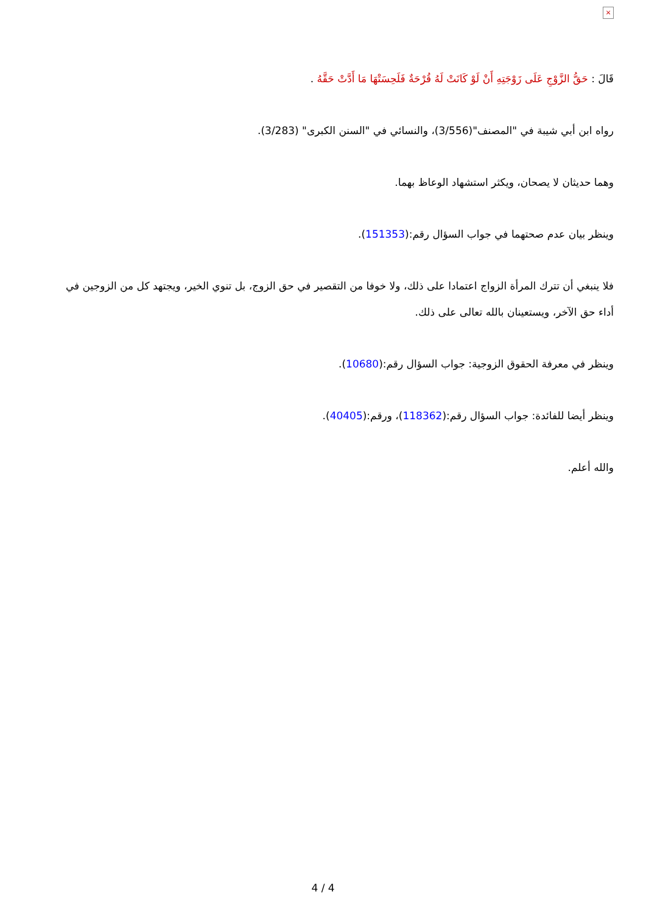×
قَالَ : حَقُّ الزَّوْجِ عَلَى زَوْجَتِهِ أَنْ لَوْ كَانَتْ لَهُ قُرْحَةٌ فَلَحِسَتْهَا مَا أَدَّتْ حَقَّهُ .
رواه ابن أبي شيبة في "المصنف"(3/556)، والنسائي في "السنن الكبرى" (3/283).
وهما حديثان لا يصحان، ويكثر استشهاد الوعاظ بهما.
وينظر بيان عدم صحتهما في جواب السؤال رقم:(151353).
فلا ينبغي أن تترك المرأة الزواج اعتمادا على ذلك، ولا خوفا من التقصير في حق الزوج، بل تنوي الخير، ويجتهد كل من الزوجين في أداء حق الآخر، ويستعينان بالله تعالى على ذلك.
وينظر في معرفة الحقوق الزوجية: جواب السؤال رقم:(10680).
وينظر أيضا للفائدة: جواب السؤال رقم:(118362)، ورقم:(40405).
والله أعلم.
4 / 4